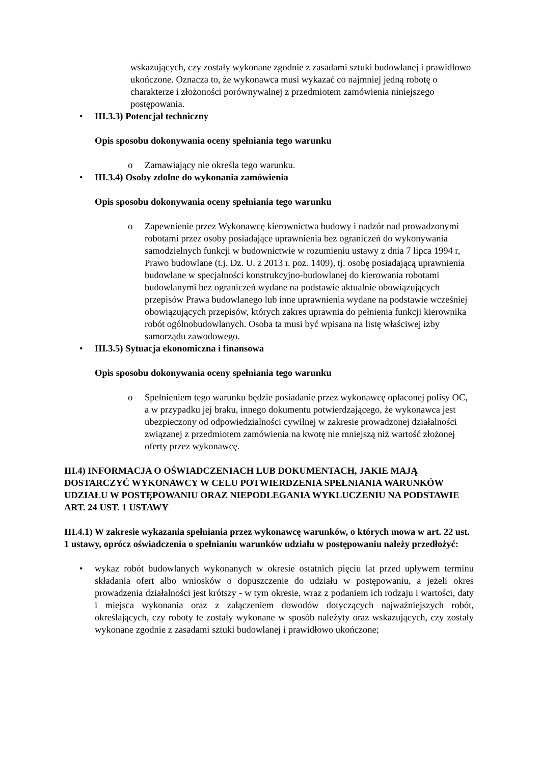wskazujących, czy zostały wykonane zgodnie z zasadami sztuki budowlanej i prawidłowo ukończone. Oznacza to, że wykonawca musi wykazać co najmniej jedną robotę o charakterze i złożoności porównywalnej z przedmiotem zamówienia niniejszego postępowania.
• III.3.3) Potencjał techniczny
Opis sposobu dokonywania oceny spełniania tego warunku
o Zamawiający nie określa tego warunku.
• III.3.4) Osoby zdolne do wykonania zamówienia
Opis sposobu dokonywania oceny spełniania tego warunku
o Zapewnienie przez Wykonawcę kierownictwa budowy i nadzór nad prowadzonymi robotami przez osoby posiadające uprawnienia bez ograniczeń do wykonywania samodzielnych funkcji w budownictwie w rozumieniu ustawy z dnia 7 lipca 1994 r, Prawo budowlane (t.j. Dz. U. z 2013 r. poz. 1409), tj. osobę posiadającą uprawnienia budowlane w specjalności konstrukcyjno-budowlanej do kierowania robotami budowlanymi bez ograniczeń wydane na podstawie aktualnie obowiązujących przepisów Prawa budowlanego lub inne uprawnienia wydane na podstawie wcześniej obowiązujących przepisów, których zakres uprawnia do pełnienia funkcji kierownika robót ogólnobudowlanych. Osoba ta musi być wpisana na listę właściwej izby samorządu zawodowego.
• III.3.5) Sytuacja ekonomiczna i finansowa
Opis sposobu dokonywania oceny spełniania tego warunku
o Spełnieniem tego warunku będzie posiadanie przez wykonawcę opłaconej polisy OC, a w przypadku jej braku, innego dokumentu potwierdzającego, że wykonawca jest ubezpieczony od odpowiedzialności cywilnej w zakresie prowadzonej działalności związanej z przedmiotem zamówienia na kwotę nie mniejszą niż wartość złożonej oferty przez wykonawcę.
III.4) INFORMACJA O OŚWIADCZENIACH LUB DOKUMENTACH, JAKIE MAJĄ DOSTARCZYĆ WYKONAWCY W CELU POTWIERDZENIA SPEŁNIANIA WARUNKÓW UDZIAŁU W POSTĘPOWANIU ORAZ NIEPODLEGANIA WYKLUCZENIU NA PODSTAWIE ART. 24 UST. 1 USTAWY
III.4.1) W zakresie wykazania spełniania przez wykonawcę warunków, o których mowa w art. 22 ust. 1 ustawy, oprócz oświadczenia o spełnianiu warunków udziału w postępowaniu należy przedłożyć:
• wykaz robót budowlanych wykonanych w okresie ostatnich pięciu lat przed upływem terminu składania ofert albo wniosków o dopuszczenie do udziału w postępowaniu, a jeżeli okres prowadzenia działalności jest krótszy - w tym okresie, wraz z podaniem ich rodzaju i wartości, daty i miejsca wykonania oraz z załączeniem dowodów dotyczących najważniejszych robót, określających, czy roboty te zostały wykonane w sposób należyty oraz wskazujących, czy zostały wykonane zgodnie z zasadami sztuki budowlanej i prawidłowo ukończone;